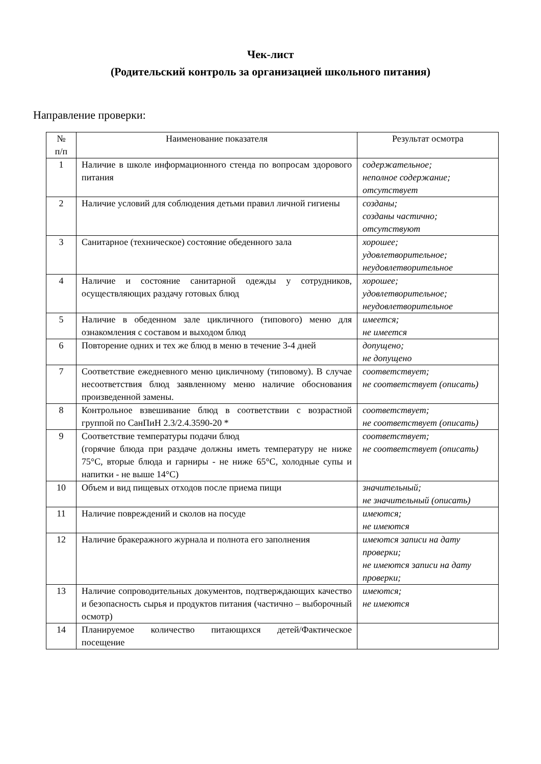Чек-лист
(Родительский контроль за организацией школьного питания)
Направление проверки:
| № п/п | Наименование показателя | Результат осмотра |
| --- | --- | --- |
| 1 | Наличие в школе информационного стенда по вопросам здорового питания | содержательное; неполное содержание; отсутствует |
| 2 | Наличие условий для соблюдения детьми правил личной гигиены | созданы; созданы частично; отсутствуют |
| 3 | Санитарное (техническое) состояние обеденного зала | хорошее; удовлетворительное; неудовлетворительное |
| 4 | Наличие и состояние санитарной одежды у сотрудников, осуществляющих раздачу готовых блюд | хорошее; удовлетворительное; неудовлетворительное |
| 5 | Наличие в обеденном зале цикличного (типового) меню для ознакомления с составом и выходом блюд | имеется; не имеется |
| 6 | Повторение одних и тех же блюд в меню в течение 3-4 дней | допущено; не допущено |
| 7 | Соответствие ежедневного меню цикличному (типовому). В случае несоответствия блюд заявленному меню наличие обоснования произведенной замены. | соответствует; не соответствует (описать) |
| 8 | Контрольное взвешивание блюд в соответствии с возрастной группой по СанПиН 2.3/2.4.3590-20 * | соответствует; не соответствует (описать) |
| 9 | Соответствие температуры подачи блюд (горячие блюда при раздаче должны иметь температуру не ниже 75°С, вторые блюда и гарниры - не ниже 65°С, холодные супы и напитки - не выше 14°С) | соответствует; не соответствует (описать) |
| 10 | Объем и вид пищевых отходов после приема пищи | значительный; не значительный (описать) |
| 11 | Наличие повреждений и сколов на посуде | имеются; не имеются |
| 12 | Наличие бракеражного журнала и полнота его заполнения | имеются записи на дату проверки; не имеются записи на дату проверки; |
| 13 | Наличие сопроводительных документов, подтверждающих качество и безопасность сырья и продуктов питания (частично – выборочный осмотр) | имеются; не имеются |
| 14 | Планируемое количество питающихся детей/Фактическое посещение | |